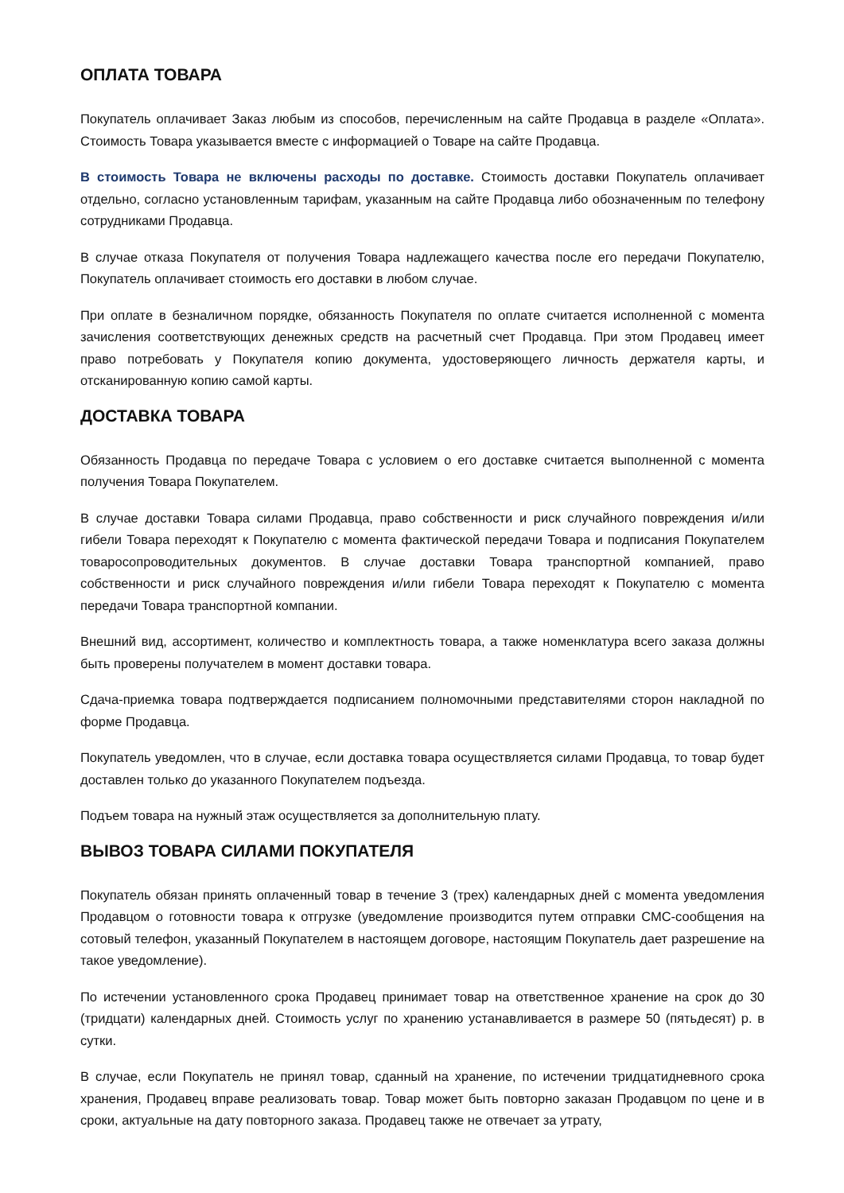ОПЛАТА ТОВАРА
Покупатель оплачивает Заказ любым из способов, перечисленным на сайте Продавца в разделе «Оплата». Стоимость Товара указывается вместе с информацией о Товаре на сайте Продавца.
В стоимость Товара не включены расходы по доставке. Стоимость доставки Покупатель оплачивает отдельно, согласно установленным тарифам, указанным на сайте Продавца либо обозначенным по телефону сотрудниками Продавца.
В случае отказа Покупателя от получения Товара надлежащего качества после его передачи Покупателю, Покупатель оплачивает стоимость его доставки в любом случае.
При оплате в безналичном порядке, обязанность Покупателя по оплате считается исполненной с момента зачисления соответствующих денежных средств на расчетный счет Продавца. При этом Продавец имеет право потребовать у Покупателя копию документа, удостоверяющего личность держателя карты, и отсканированную копию самой карты.
ДОСТАВКА ТОВАРА
Обязанность Продавца по передаче Товара с условием о его доставке считается выполненной с момента получения Товара Покупателем.
В случае доставки Товара силами Продавца, право собственности и риск случайного повреждения и/или гибели Товара переходят к Покупателю с момента фактической передачи Товара и подписания Покупателем товаросопроводительных документов. В случае доставки Товара транспортной компанией, право собственности и риск случайного повреждения и/или гибели Товара переходят к Покупателю с момента передачи Товара транспортной компании.
Внешний вид, ассортимент, количество и комплектность товара, а также номенклатура всего заказа должны быть проверены получателем в момент доставки товара.
Сдача-приемка товара подтверждается подписанием полномочными представителями сторон накладной по форме Продавца.
Покупатель уведомлен, что в случае, если доставка товара осуществляется силами Продавца, то товар будет доставлен только до указанного Покупателем подъезда.
Подъем товара на нужный этаж осуществляется за дополнительную плату.
ВЫВОЗ ТОВАРА СИЛАМИ ПОКУПАТЕЛЯ
Покупатель обязан принять оплаченный товар в течение 3 (трех) календарных дней с момента уведомления Продавцом о готовности товара к отгрузке (уведомление производится путем отправки СМС-сообщения на сотовый телефон, указанный Покупателем в настоящем договоре, настоящим Покупатель дает разрешение на такое уведомление).
По истечении установленного срока Продавец принимает товар на ответственное хранение на срок до 30 (тридцати) календарных дней. Стоимость услуг по хранению устанавливается в размере 50 (пятьдесят) р. в сутки.
В случае, если Покупатель не принял товар, сданный на хранение, по истечении тридцатидневного срока хранения, Продавец вправе реализовать товар. Товар может быть повторно заказан Продавцом по цене и в сроки, актуальные на дату повторного заказа. Продавец также не отвечает за утрату,